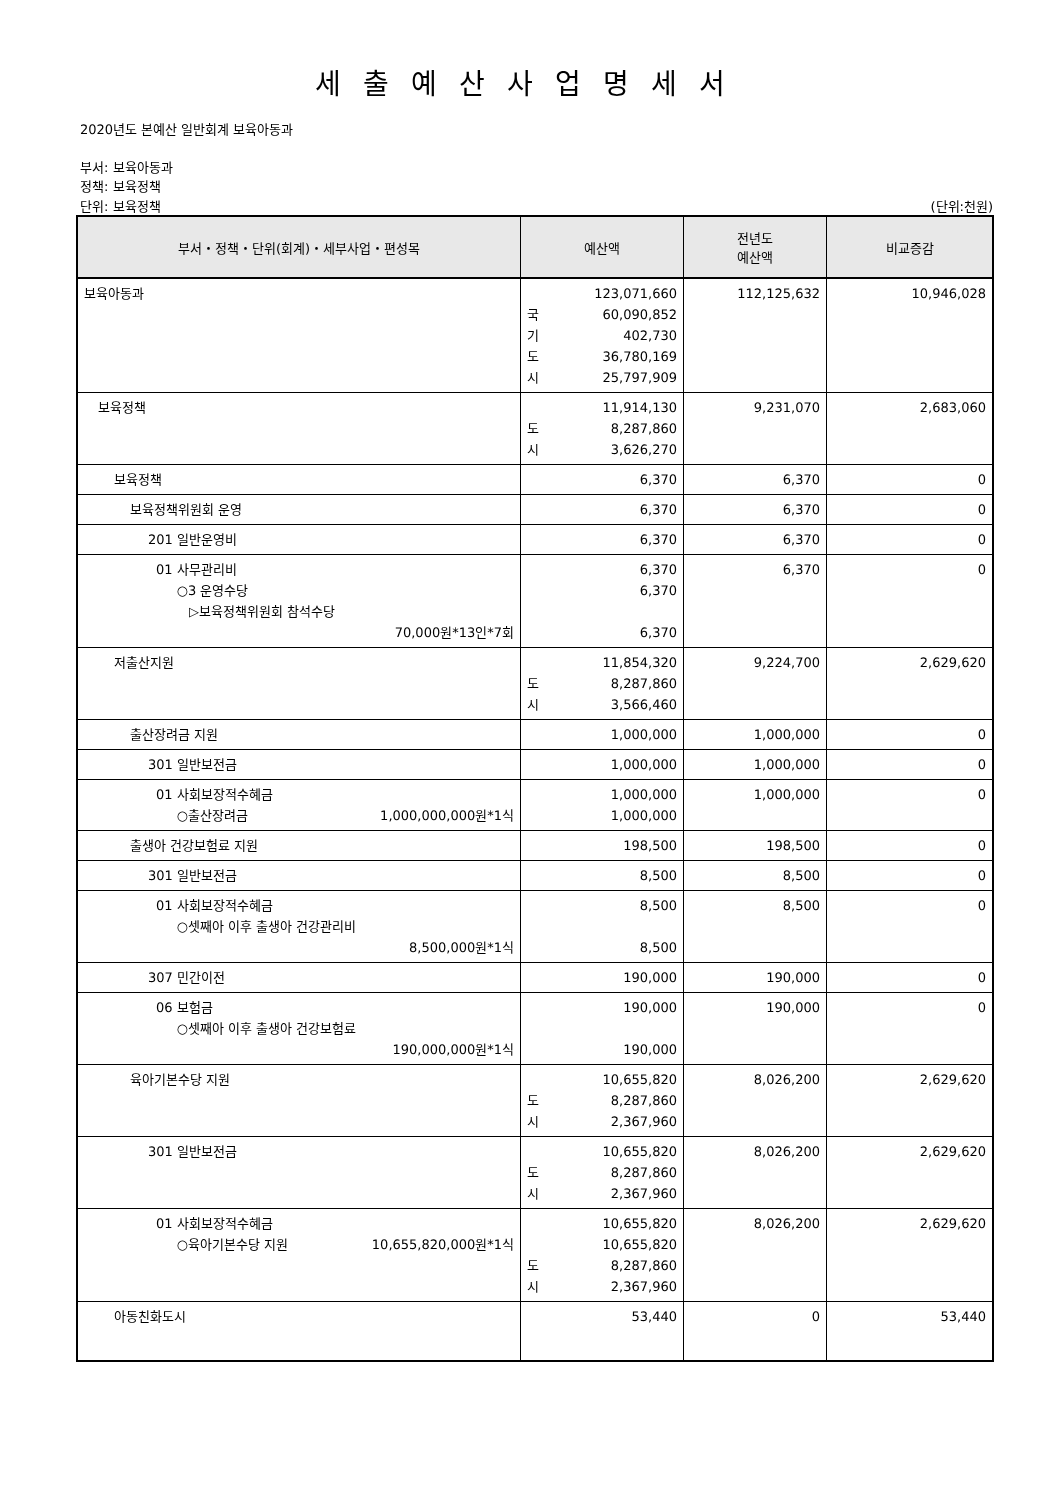세출예산사업명세서
2020년도 본예산 일반회계 보육아동과
부서: 보육아동과
정책: 보육정책
단위: 보육정책 (단위:천원)
| 부서・정책・단위(회계)・세부사업・편성목 | 예산액 | 전년도 예산액 | 비교증감 |
| --- | --- | --- | --- |
| 보육아동과 | 123,071,660 국 60,090,852 기 402,730 도 36,780,169 시 25,797,909 | 112,125,632 | 10,946,028 |
| 보육정책 | 11,914,130 도 8,287,860 시 3,626,270 | 9,231,070 | 2,683,060 |
| 보육정책 | 6,370 | 6,370 | 0 |
| 보육정책위원회 운영 | 6,370 | 6,370 | 0 |
| 201 일반운영비 | 6,370 | 6,370 | 0 |
| 01 사무관리비 ○3 운영수당 ▷보육정책위원회 참석수당 70,000원*13인*7회 | 6,370 6,370 6,370 | 6,370 | 0 |
| 저출산지원 | 11,854,320 도 8,287,860 시 3,566,460 | 9,224,700 | 2,629,620 |
| 출산장려금 지원 | 1,000,000 | 1,000,000 | 0 |
| 301 일반보전금 | 1,000,000 | 1,000,000 | 0 |
| 01 사회보장적수혜금 ○출산장려금 1,000,000,000원*1식 | 1,000,000 1,000,000 | 1,000,000 | 0 |
| 출생아 건강보험료 지원 | 198,500 | 198,500 | 0 |
| 301 일반보전금 | 8,500 | 8,500 | 0 |
| 01 사회보장적수혜금 ○셋째아 이후 출생아 건강관리비 8,500,000원*1식 | 8,500 8,500 | 8,500 | 0 |
| 307 민간이전 | 190,000 | 190,000 | 0 |
| 06 보험금 ○셋째아 이후 출생아 건강보험료 190,000,000원*1식 | 190,000 190,000 | 190,000 | 0 |
| 육아기본수당 지원 | 10,655,820 도 8,287,860 시 2,367,960 | 8,026,200 | 2,629,620 |
| 301 일반보전금 | 10,655,820 도 8,287,860 시 2,367,960 | 8,026,200 | 2,629,620 |
| 01 사회보장적수혜금 ○육아기본수당 지원 10,655,820,000원*1식 | 10,655,820 10,655,820 도 8,287,860 시 2,367,960 | 8,026,200 | 2,629,620 |
| 아동친화도시 | 53,440 | 0 | 53,440 |